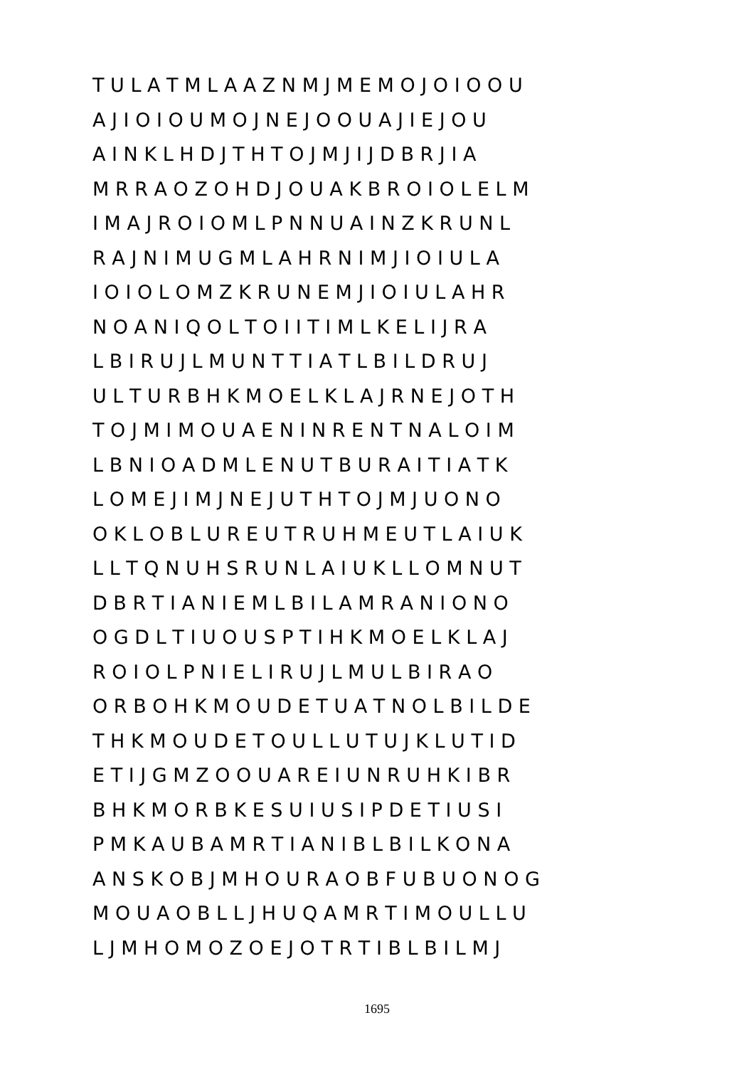T U L A T M L A A Z N M J M E M O J O I O O U
A J I O I O U M O J N E J O O U A J I E J O U
A I N K L H D J T H T O J M J I J D B R J I A
M R R A O Z O H D J O U A K B R O I O L E L M
I M A J R O I O M L P N N U A I N Z K R U N L
R A J N I M U G M L A H R N I M J I O I U L A
I O I O L O M Z K R U N E M J I O I U L A H R
N O A N I Q O L T O I I T I M L K E L I J R A
L B I R U J L M U N T T I A T L B I L D R U J
U L T U R B H K M O E L K L A J R N E J O T H
T O J M I M O U A E N I N R E N T N A L O I M
L B N I O A D M L E N U T B U R A I T I A T K
L O M E J I M J N E J U T H T O J M J U O N O
O K L O B L U R E U T R U H M E U T L A I U K
L L T Q N U H S R U N L A I U K L L O M N U T
D B R T I A N I E M L B I L A M R A N I O N O
O G D L T I U O U S P T I H K M O E L K L A J
R O I O L P N I E L I R U J L M U L B I R A O
O R B O H K M O U D E T U A T N O L B I L D E
T H K M O U D E T O U L L U T U J K L U T I D
E T I J G M Z O O U A R E I U N R U H K I B R
B H K M O R B K E S U I U S I P D E T I U S I
P M K A U B A M R T I A N I B L B I L K O N A
A N S K O B J M H O U R A O B F U B U O N O G
M O U A O B L L J H U Q A M R T I M O U L L U
L J M H O M O Z O E J O T R T I B L B I L M J
1695